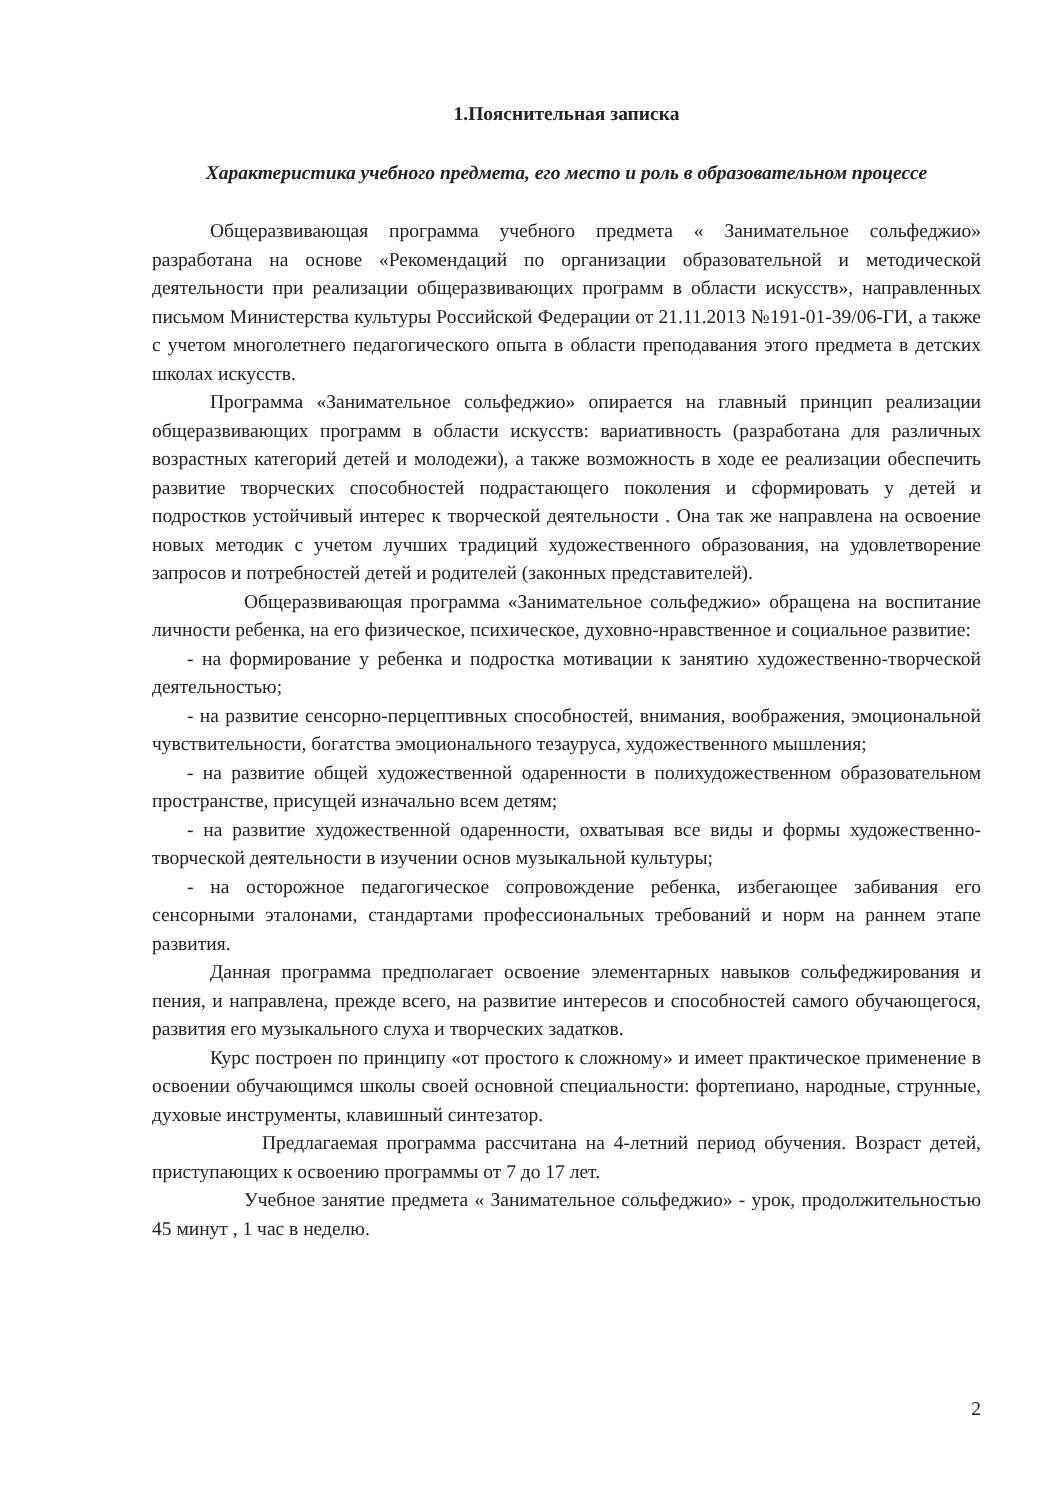1.Пояснительная записка
Характеристика учебного предмета, его место и роль в образовательном процессе
Общеразвивающая программа учебного предмета « Занимательное сольфеджио» разработана на основе «Рекомендаций по организации образовательной и методической деятельности при реализации общеразвивающих программ в области искусств», направленных письмом Министерства культуры Российской Федерации от 21.11.2013 №191-01-39/06-ГИ, а также с учетом многолетнего педагогического опыта в области преподавания этого предмета в детских школах искусств.
Программа «Занимательное сольфеджио» опирается на главный принцип реализации общеразвивающих программ в области искусств: вариативность (разработана для различных возрастных категорий детей и молодежи), а также возможность в ходе ее реализации обеспечить развитие творческих способностей подрастающего поколения и сформировать у детей и подростков устойчивый интерес к творческой деятельности . Она так же направлена на освоение новых методик с учетом лучших традиций художественного образования, на удовлетворение запросов и потребностей детей и родителей (законных представителей).
Общеразвивающая программа «Занимательное сольфеджио» обращена на воспитание личности ребенка, на его физическое, психическое, духовно-нравственное и социальное развитие:
- на формирование у ребенка и подростка мотивации к занятию художественно-творческой деятельностью;
- на развитие сенсорно-перцептивных способностей, внимания, воображения, эмоциональной чувствительности, богатства эмоционального тезауруса, художественного мышления;
- на развитие общей художественной одаренности в полихудожественном образовательном пространстве, присущей изначально всем детям;
- на развитие художественной одаренности, охватывая все виды и формы художественно-творческой деятельности в изучении основ музыкальной культуры;
- на осторожное педагогическое сопровождение ребенка, избегающее забивания его сенсорными эталонами, стандартами профессиональных требований и норм на раннем этапе развития.
Данная программа предполагает освоение элементарных навыков сольфеджирования и пения, и направлена, прежде всего, на развитие интересов и способностей самого обучающегося, развития его музыкального слуха и творческих задатков.
Курс построен по принципу «от простого к сложному» и имеет практическое применение в освоении обучающимся школы своей основной специальности: фортепиано, народные, струнные, духовые инструменты, клавишный синтезатор.
Предлагаемая программа рассчитана на 4-летний период обучения. Возраст детей, приступающих к освоению программы от 7 до 17 лет.
Учебное занятие предмета « Занимательное сольфеджио» - урок, продолжительностью 45 минут , 1 час в неделю.
2